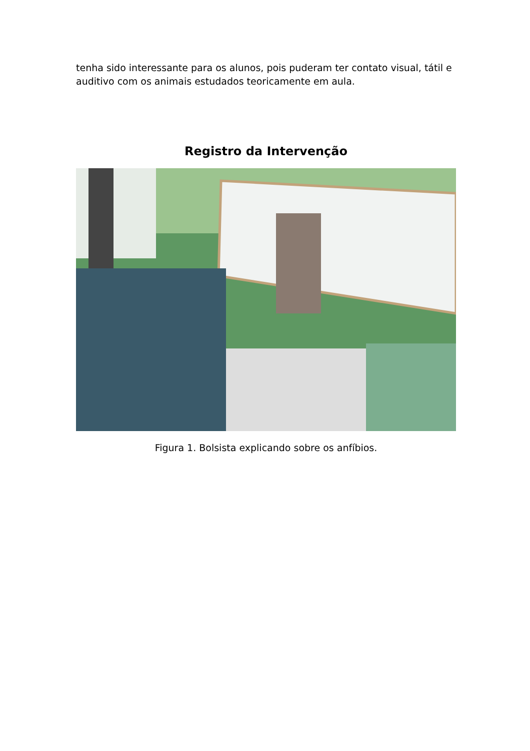tenha sido interessante para os alunos, pois puderam ter contato visual, tátil e auditivo com os animais estudados teoricamente em aula.
Registro da Intervenção
Figura 1. Bolsista explicando sobre os anfíbios.